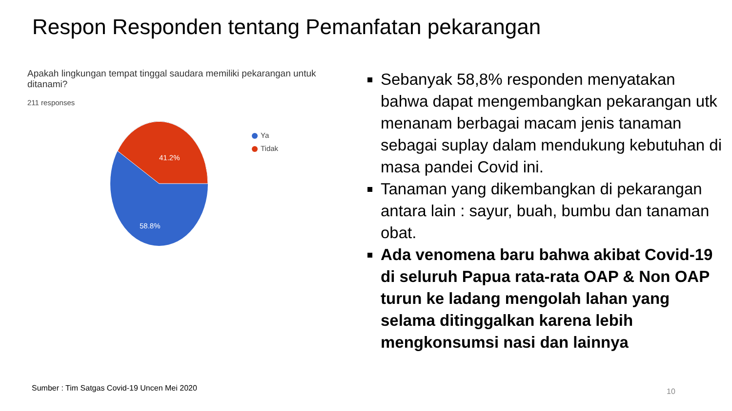Respon Responden tentang Pemanfatan pekarangan
Apakah lingkungan tempat tinggal saudara memiliki pekarangan untuk ditanami?
211 responses
41.2%
58.8%
Ya
Tidak
Sebanyak 58,8% responden menyatakan bahwa dapat mengembangkan pekarangan utk menanam berbagai macam jenis tanaman sebagai suplay dalam mendukung kebutuhan di masa pandei Covid ini.
Tanaman yang dikembangkan di pekarangan antara lain : sayur, buah, bumbu dan tanaman obat.
Ada venomena baru bahwa akibat Covid-19 di seluruh Papua rata-rata OAP & Non OAP turun ke ladang mengolah lahan yang selama ditinggalkan karena lebih mengkonsumsi nasi dan lainnya
Sumber : Tim Satgas Covid-19 Uncen Mei 2020
10